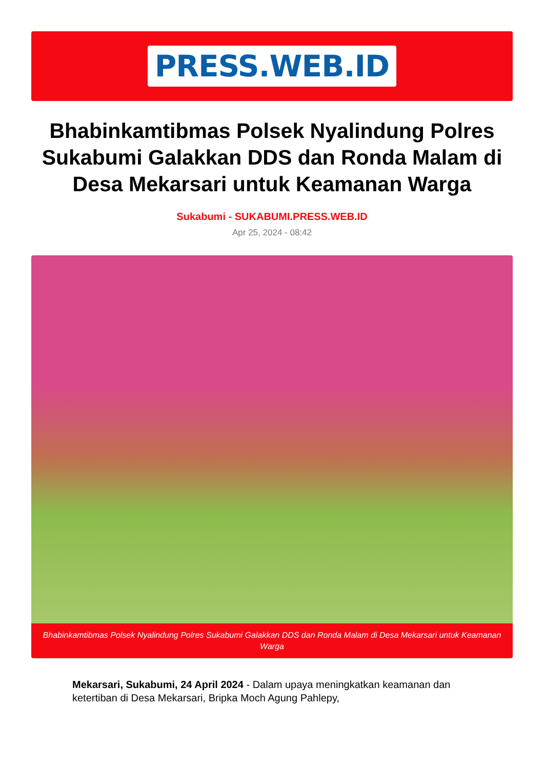PRESS.WEB.ID
Bhabinkamtibmas Polsek Nyalindung Polres Sukabumi Galakkan DDS dan Ronda Malam di Desa Mekarsari untuk Keamanan Warga
Sukabumi - SUKABUMI.PRESS.WEB.ID
Apr 25, 2024 - 08:42
Bhabinkamtibmas Polsek Nyalindung Polres Sukabumi Galakkan DDS dan Ronda Malam di Desa Mekarsari untuk Keamanan Warga
Mekarsari, Sukabumi, 24 April 2024 - Dalam upaya meningkatkan keamanan dan ketertiban di Desa Mekarsari, Bripka Moch Agung Pahlepy,